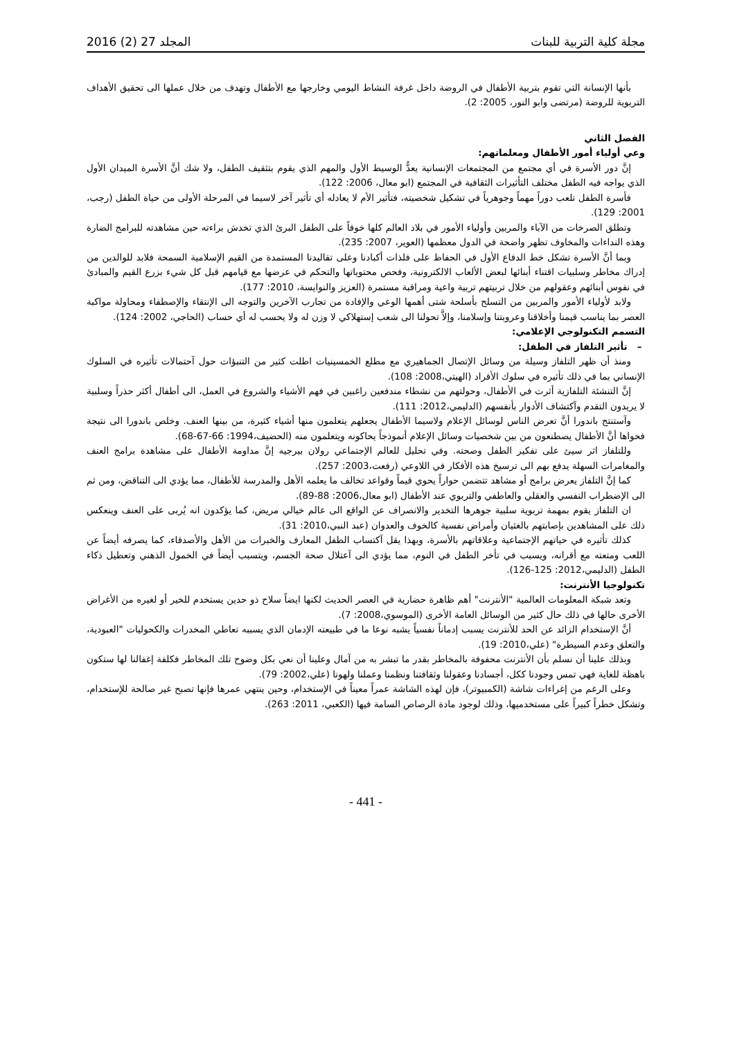مجلة كلية التربية للبنات المجلد 27 (2) 2016
بأنها الإنسانة التي تقوم بتربية الأطفال في الروضة داخل غرفة النشاط اليومي وخارجها مع الأطفال وتهدف من خلال عملها الى تحقيق الأهداف التربوية للروضة (مرتضى وابو النور، 2005: 2).
الفصل الثاني
وعي أولياء أمور الأطفال ومعلماتهم:
إنَّ دور الأسرة في أي مجتمع من المجتمعات الإنسانية يعدُّ الوسيط الأول والمهم الذي يقوم بتثقيف الطفل، ولا شك أنَّ الأسرة الميدان الأول الذي يواجه فيه الطفل مختلف التأثيرات الثقافية في المجتمع (ابو معال، 2006: 122).
فأسرة الطفل تلعب دوراً مهماً وجوهرياً في تشكيل شخصيته، فتأثير الأم لا يعادله أي تأثير آخر لاسيما في المرحلة الأولى من حياة الطفل (رجب، 2001: 129).
وتطلق الصرخات من الآباء والمربين وأولياء الأمور في بلاد العالم كلها خوفاً على الطفل البرئ الذي تخدش براءته حين مشاهدته للبرامج الضارة وهذه النداءات والمخاوف تظهر واضحة في الدول معظمها (العوير، 2007: 235).
وبما أنَّ الأسرة تشكل خط الدفاع الأول في الحفاظ على فلذات أكبادنا وعلى تقاليدنا المستمدة من القيم الإسلامية السمحة فلابد للوالدين من إدراك مخاطر وسلبيات اقتناء أبنائها لبعض الألعاب الالكترونية، وفحص محتوياتها والتحكم في عرضها مع قيامهم قبل كل شيء بزرع القيم والمبادئ في نفوس أبنائهم وعقولهم من خلال تربيتهم تربية واعية ومراقبة مستمرة (العزيز والنوايسة، 2010: 177).
ولابد لأولياء الأمور والمربين من التسلح بأسلحة شتى أهمها الوعي والإفادة من تجارب الآخرين والتوجه الى الإنتقاء والإصطفاء ومحاولة مواكبة العصر بما يناسب قيمنا وأخلاقنا وعروبتنا وإسلامنا، وإلاَّ تحولنا الى شعب إستهلاكي لا وزن له ولا يحسب له أي حساب (الحاجي، 2002: 124).
التسمم التكنولوجي الإعلامي:
– تأثير التلفاز في الطفل:
ومنذ أن ظهر التلفاز وسيلة من وسائل الإتصال الجماهيري مع مطلع الخمسينيات اطلت كثير من التنبؤات حول آحتمالات تأثيره في السلوك الإنساني بما في ذلك تأثيره في سلوك الأفراد (الهيتي،2008: 108).
إنَّ التنشئة التلفازية أثرت في الأطفال، وحولتهم من نشطاء مندفعين راغبين في فهم الأشياء والشروع في العمل، الى أطفال أكثر حذراً وسلبية لا يريدون التقدم وآكتشاف الأدوار بأنفسهم (الدليمي،2012: 111).
وآستنتج باندورا أنَّ تعرض الناس لوسائل الإعلام ولاسيما الأطفال يجعلهم يتعلمون منها أشياء كثيرة، من بينها العنف. وخلص باندورا الى نتيجة فحواها أنَّ الأطفال يصطنعون من بين شخصيات وسائل الإعلام أنموذجاً يحاكونه ويتعلمون منه (الحضيف،1994: 66-67-68).
وللتلفاز اثر سيئ على تفكير الطفل وصحته. وفي تحليل للعالم الإجتماعي رولان بيرجيه إنَّ مداومة الأطفال على مشاهدة برامج العنف والمغامرات السهلة يدفع بهم الى ترسيخ هذه الأفكار في اللاوعي (رفعت،2003: 257).
كما إنَّ التلفاز يعرض برامج أو مشاهد تتضمن حواراً يحوي قيماً وقواعد تخالف ما يعلمه الأهل والمدرسة للأطفال، مما يؤدي الى التناقض، ومن ثم الى الإضطراب النفسي والعقلي والعاطفي والتربوي عند الأطفال (ابو معال،2006: 88-89).
ان التلفاز يقوم بمهمة تربوية سلبية جوهرها التخدير والانصراف عن الواقع الى عالم خيالي مريض، كما يؤكدون انه يُربى على العنف وينعكس ذلك على المشاهدين بإصابتهم بالغثيان وأمراض نفسية كالخوف والعدوان (عبد النبي،2010: 31).
كذلك تأثيره في حياتهم الإجتماعية وعلاقاتهم بالأسرة، وبهذا يقل آكتساب الطفل المعارف والخبرات من الأهل والأصدقاء، كما يصرفه أيضاً عن اللعب ومتعته مع أقرانه، ويسبب في تأخر الطفل في النوم، مما يؤدي الى آعتلال صحة الجسم، ويتسبب أيضاً في الخمول الذهني وتعطيل ذكاء الطفل (الدليمي،2012: 125-126).
تكنولوجيا الأنترنت:
وتعد شبكة المعلومات العالمية "الأنترنت" أهم ظاهرة حضارية في العصر الحديث لكنها ايضاً سلاح ذو حدين يستخدم للخير أو لغيره من الأغراض الأخرى حالها في ذلك حال كثير من الوسائل العامة الأخرى (الموسوي،2008: 7).
أنَّ الإستخدام الزائد عن الحد للأنترنت يسبب إدماناً نفسياً يشبه نوعا ما في طبيعته الإدمان الذي يسببه تعاطي المخدرات والكحوليات "العبودية، والتعلق وعدم السيطرة" (علي،2010: 19).
وبذلك علينا أن نسلم بأن الأنترنت محفوفة بالمخاطر بقدر ما تبشر به من آمال وعلينا أن نعي بكل وضوح تلك المخاطر فكلفة إغفالنا لها ستكون باهظة للغاية فهي تمس وجودنا ككل، أجسادنا وعقولنا وثقافتنا ونظمنا وعملنا ولهونا (علي،2002: 79).
وعلى الرغم من إغراءات شاشة (الكمبيوتر)، فإن لهذه الشاشة عمراً معيناً في الإستخدام، وحين ينتهي عمرها فإنها تصبح غير صالحة للإستخدام، وتشكل خطراً كبيراً على مستخدميها، وذلك لوجود مادة الرصاص السامة فيها (الكعبي، 2011: 263).
- 441 -